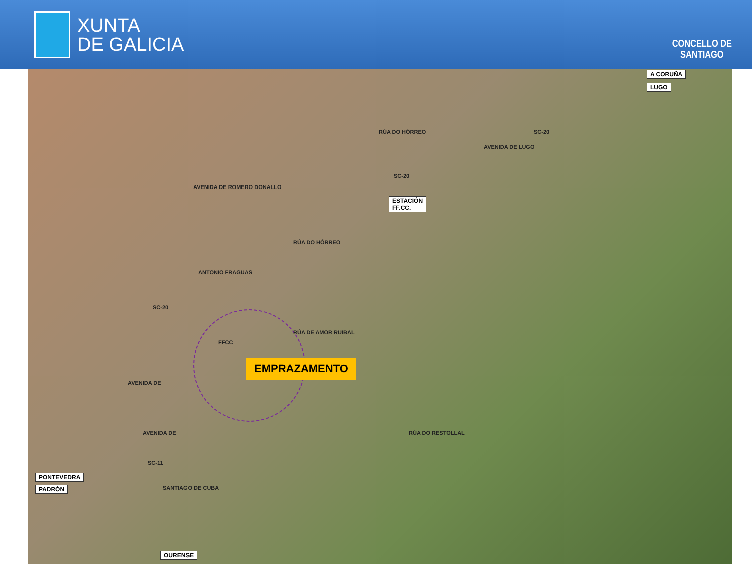XUNTA
DE GALICIA
CONCELLO DE
SANTIAGO
A CORUÑA
LUGO
SC-20
AVENIDA DE LUGO
RÚA DO HÓRREO
SC-20
ESTACIÓN
FF.CC.
AVENIDA DE ROMERO DONALLO
RÚA DO HÓRREO
ANTONIO FRAGUAS
SC-20
RÚA DE AMOR RUIBAL
FFCC
EMPRAZAMENTO
AVENIDA DE
AVENIDA DE
SC-11
SANTIAGO DE CUBA
RÚA DO RESTOLLAL
PONTEVEDRA
PADRÓN
OURENSE